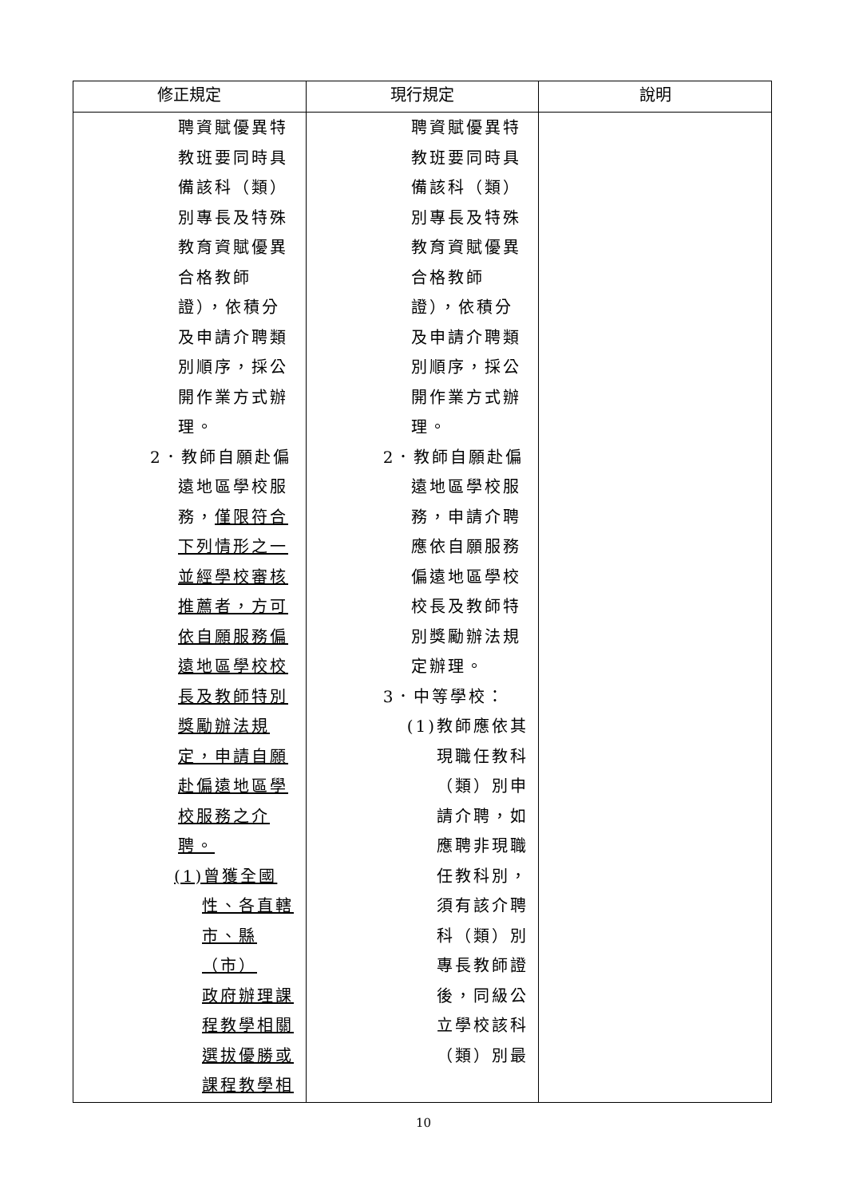| 修正規定 | 現行規定 | 說明 |
| --- | --- | --- |
| 聘資賦優異特 教班要同時具 備該科（類） 別專長及特殊 教育資賦優異 合格教師 證），依積分 及申請介聘類 別順序，採公 開作業方式辦 理。 2．教師自願赴偏 遠地區學校服 務， 僅限符合 下列情形之一 並經學校審核 推薦者，方可 依自願服務偏 遠地區學校校 長及教師特別 獎勵辦法規 定，申請自願 赴偏遠地區學 校服務之介 聘。 (1)曾獲全國 性、各直轄 市、縣（市） 政府辦理課 程教學相關 選拔優勝或 課程教學相 | 聘資賦優異特 教班要同時具 備該科（類） 別專長及特殊 教育資賦優異 合格教師 證），依積分 及申請介聘類 別順序，採公 開作業方式辦 理。 2．教師自願赴偏 遠地區學校服 務，申請介聘 應依自願服務 偏遠地區學校 校長及教師特 別獎勵辦法規 定辦理。 3．中等學校： (1)教師應依其 現職任教科 （類）別申 請介聘，如 應聘非現職 任教科別， 須有該介聘 科（類）別 專長教師證 後，同級公 立學校該科 （類）別最 | |
10